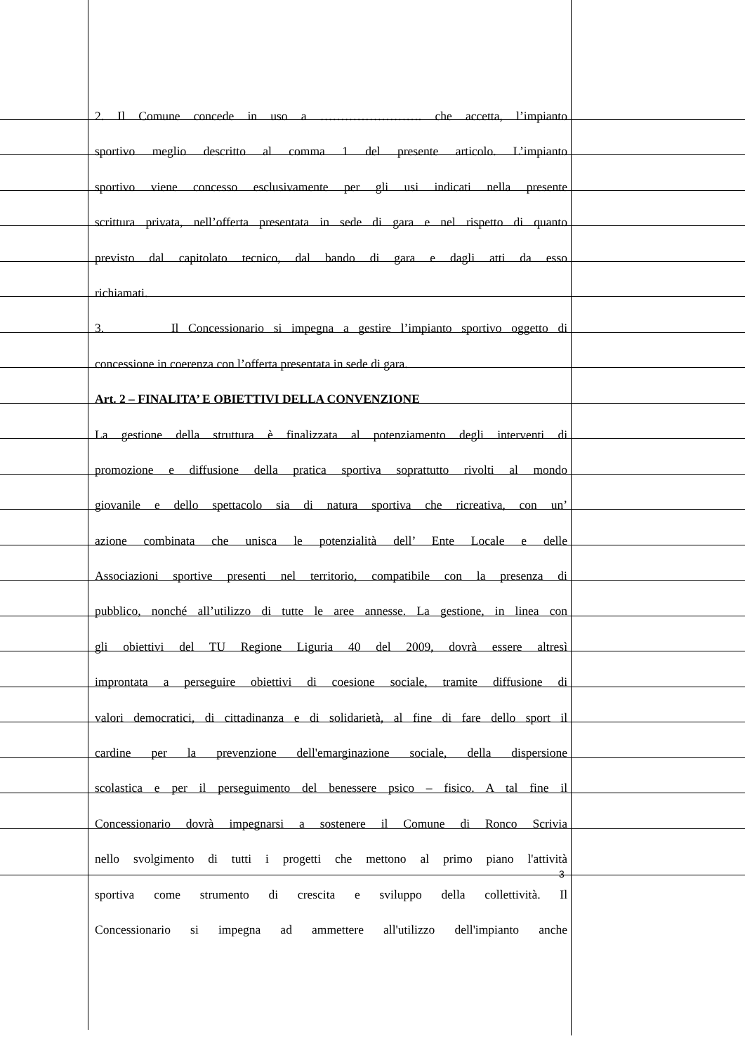2. Il Comune concede in uso a ……………………. che accetta, l’impianto
sportivo meglio descritto al comma 1 del presente articolo. L’impianto
sportivo viene concesso esclusivamente per gli usi indicati nella presente
scrittura privata, nell’offerta presentata in sede di gara e nel rispetto di quanto
previsto dal capitolato tecnico, dal bando di gara e dagli atti da esso
richiamati.
3. Il Concessionario si impegna a gestire l’impianto sportivo oggetto di
concessione in coerenza con l’offerta presentata in sede di gara.
Art. 2 – FINALITA’ E OBIETTIVI DELLA CONVENZIONE
La gestione della struttura è finalizzata al potenziamento degli interventi di
promozione e diffusione della pratica sportiva soprattutto rivolti al mondo
giovanile e dello spettacolo sia di natura sportiva che ricreativa, con un’
azione combinata che unisca le potenzialità dell’ Ente Locale e delle
Associazioni sportive presenti nel territorio, compatibile con la presenza di
pubblico, nonché all’utilizzo di tutte le aree annesse. La gestione, in linea con
gli obiettivi del TU Regione Liguria 40 del 2009, dovrà essere altresì
improntata a perseguire obiettivi di coesione sociale, tramite diffusione di
valori democratici, di cittadinanza e di solidarietà, al fine di fare dello sport il
cardine per la prevenzione dell'emarginazione sociale, della dispersione
scolastica e per il perseguimento del benessere psico – fisico. A tal fine il
Concessionario dovrà impegnarsi a sostenere il Comune di Ronco Scrivia
nello svolgimento di tutti i progetti che mettono al primo piano l'attività
sportiva come strumento di crescita e sviluppo della collettività. Il
Concessionario si impegna ad ammettere all'utilizzo dell'impianto anche
3